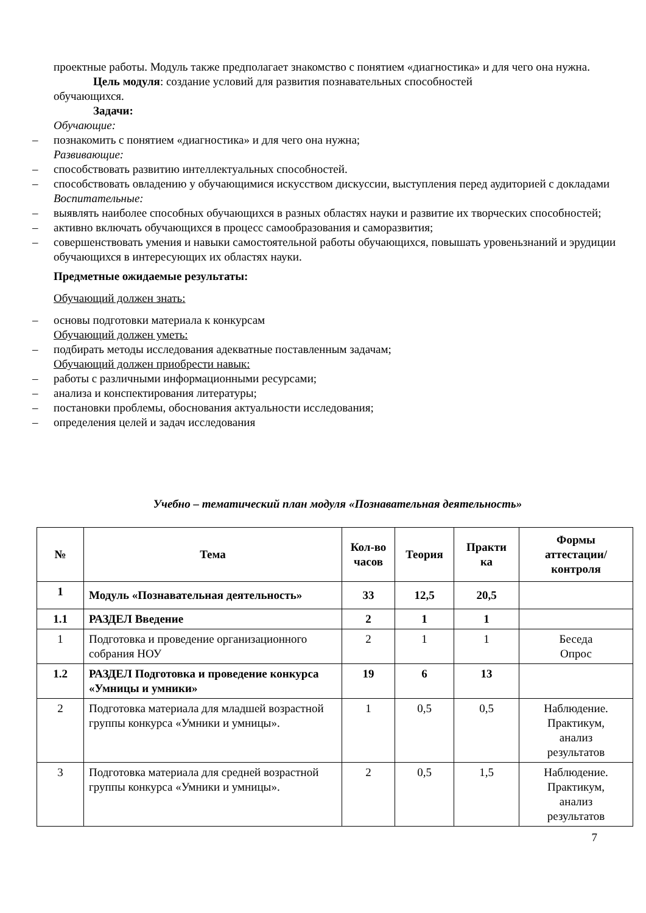проектные работы. Модуль также предполагает знакомство с понятием «диагностика» и для чего она нужна.
Цель модуля: создание условий для развития познавательных способностей
обучающихся.
Задачи:
Обучающие:
– познакомить с понятием «диагностика» и для чего она нужна;
Развивающие:
– способствовать развитию интеллектуальных способностей.
– способствовать овладению у обучающимися искусством дискуссии, выступления перед аудиторией с докладами
Воспитательные:
– выявлять наиболее способных обучающихся в разных областях науки и развитие их творческих способностей;
– активно включать обучающихся в процесс самообразования и саморазвития;
– совершенствовать умения и навыки самостоятельной работы обучающихся, повышать уровеньзнаний и эрудиции обучающихся в интересующих их областях науки.
Предметные ожидаемые результаты:
Обучающий должен знать:
– основы подготовки материала к конкурсам
Обучающий должен уметь:
– подбирать методы исследования адекватные поставленным задачам;
Обучающий должен приобрести навык:
– работы с различными информационными ресурсами;
– анализа и конспектирования литературы;
– постановки проблемы, обоснования актуальности исследования;
– определения целей и задач исследования
Учебно – тематический план модуля «Познавательная деятельность»
| № | Тема | Кол-во часов | Теория | Практи ка | Формы аттестации/ контроля |
| --- | --- | --- | --- | --- | --- |
| 1 | Модуль «Познавательная деятельность» | 33 | 12,5 | 20,5 | |
| 1.1 | РАЗДЕЛ Введение | 2 | 1 | 1 | |
| 1 | Подготовка и проведение организационного собрания НОУ | 2 | 1 | 1 | Беседа Опрос |
| 1.2 | РАЗДЕЛ Подготовка и проведение конкурса «Умницы и умники» | 19 | 6 | 13 | |
| 2 | Подготовка материала для младшей возрастной группы конкурса «Умники и умницы». | 1 | 0,5 | 0,5 | Наблюдение. Практикум, анализ результатов |
| 3 | Подготовка материала для средней возрастной группы конкурса «Умники и умницы». | 2 | 0,5 | 1,5 | Наблюдение. Практикум, анализ результатов |
7